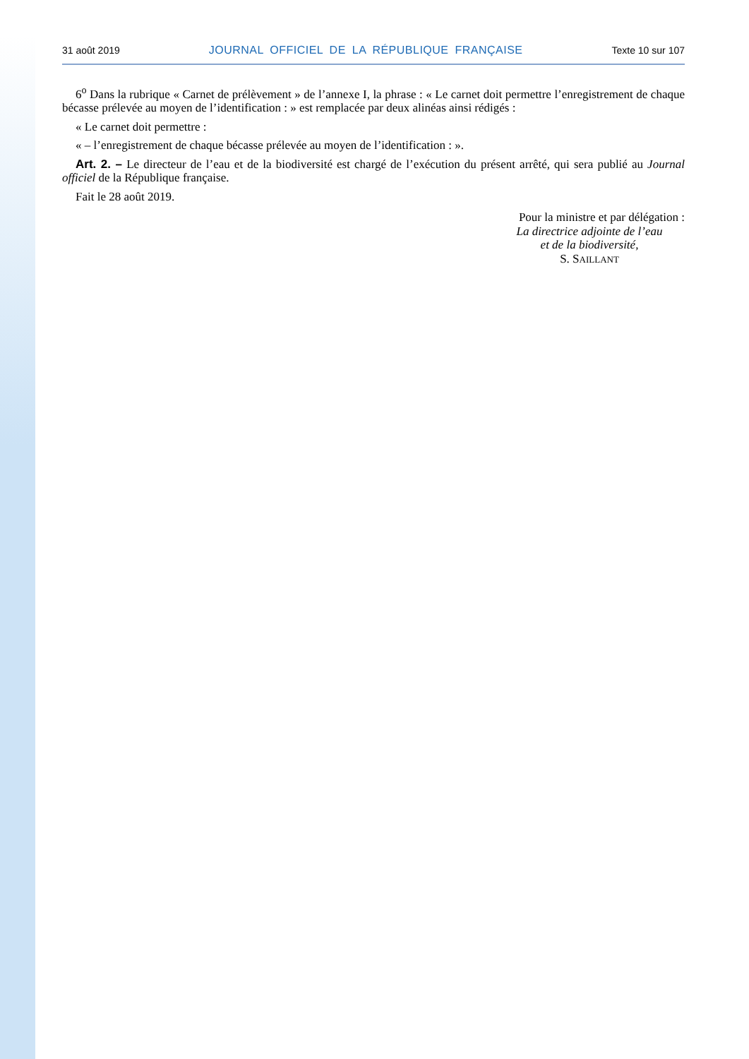31 août 2019 JOURNAL OFFICIEL DE LA RÉPUBLIQUE FRANÇAISE Texte 10 sur 107
6<sup>o</sup> Dans la rubrique « Carnet de prélèvement » de l’annexe I, la phrase : « Le carnet doit permettre l’enregistrement de chaque bécasse prélevée au moyen de l’identification : » est remplacée par deux alinéas ainsi rédigés :
« Le carnet doit permettre :
« – l’enregistrement de chaque bécasse prélevée au moyen de l’identification : ».
Art. 2. – Le directeur de l’eau et de la biodiversité est chargé de l’exécution du présent arrêté, qui sera publié au Journal officiel de la République française.
Fait le 28 août 2019.
Pour la ministre et par délégation :
La directrice adjointe de l’eau
et de la biodiversité,
S. SAILLANT